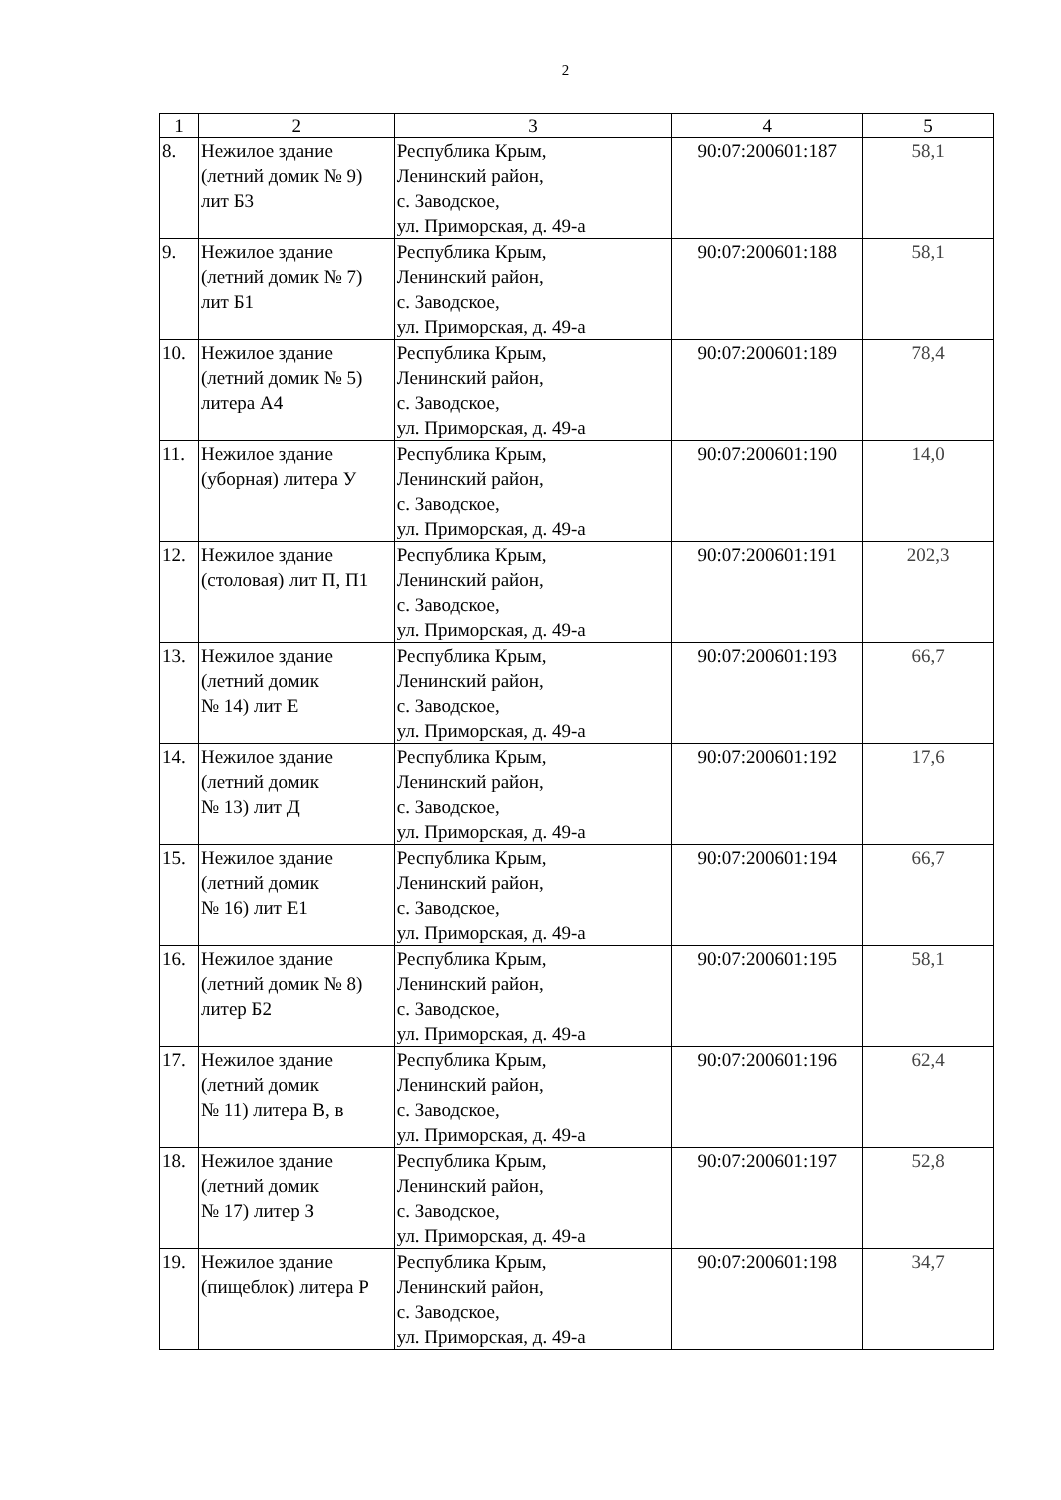2
| 1 | 2 | 3 | 4 | 5 |
| --- | --- | --- | --- | --- |
| 8. | Нежилое здание (летний домик № 9) лит Б3 | Республика Крым, Ленинский район, с. Заводское, ул. Приморская, д. 49-а | 90:07:200601:187 | 58,1 |
| 9. | Нежилое здание (летний домик № 7) лит Б1 | Республика Крым, Ленинский район, с. Заводское, ул. Приморская, д. 49-а | 90:07:200601:188 | 58,1 |
| 10. | Нежилое здание (летний домик № 5) литера А4 | Республика Крым, Ленинский район, с. Заводское, ул. Приморская, д. 49-а | 90:07:200601:189 | 78,4 |
| 11. | Нежилое здание (уборная) литера У | Республика Крым, Ленинский район, с. Заводское, ул. Приморская, д. 49-а | 90:07:200601:190 | 14,0 |
| 12. | Нежилое здание (столовая) лит П, П1 | Республика Крым, Ленинский район, с. Заводское, ул. Приморская, д. 49-а | 90:07:200601:191 | 202,3 |
| 13. | Нежилое здание (летний домик № 14) лит Е | Республика Крым, Ленинский район, с. Заводское, ул. Приморская, д. 49-а | 90:07:200601:193 | 66,7 |
| 14. | Нежилое здание (летний домик № 13) лит Д | Республика Крым, Ленинский район, с. Заводское, ул. Приморская, д. 49-а | 90:07:200601:192 | 17,6 |
| 15. | Нежилое здание (летний домик № 16) лит Е1 | Республика Крым, Ленинский район, с. Заводское, ул. Приморская, д. 49-а | 90:07:200601:194 | 66,7 |
| 16. | Нежилое здание (летний домик № 8) литер Б2 | Республика Крым, Ленинский район, с. Заводское, ул. Приморская, д. 49-а | 90:07:200601:195 | 58,1 |
| 17. | Нежилое здание (летний домик № 11) литера В, в | Республика Крым, Ленинский район, с. Заводское, ул. Приморская, д. 49-а | 90:07:200601:196 | 62,4 |
| 18. | Нежилое здание (летний домик № 17) литер З | Республика Крым, Ленинский район, с. Заводское, ул. Приморская, д. 49-а | 90:07:200601:197 | 52,8 |
| 19. | Нежилое здание (пищеблок) литера Р | Республика Крым, Ленинский район, с. Заводское, ул. Приморская, д. 49-а | 90:07:200601:198 | 34,7 |